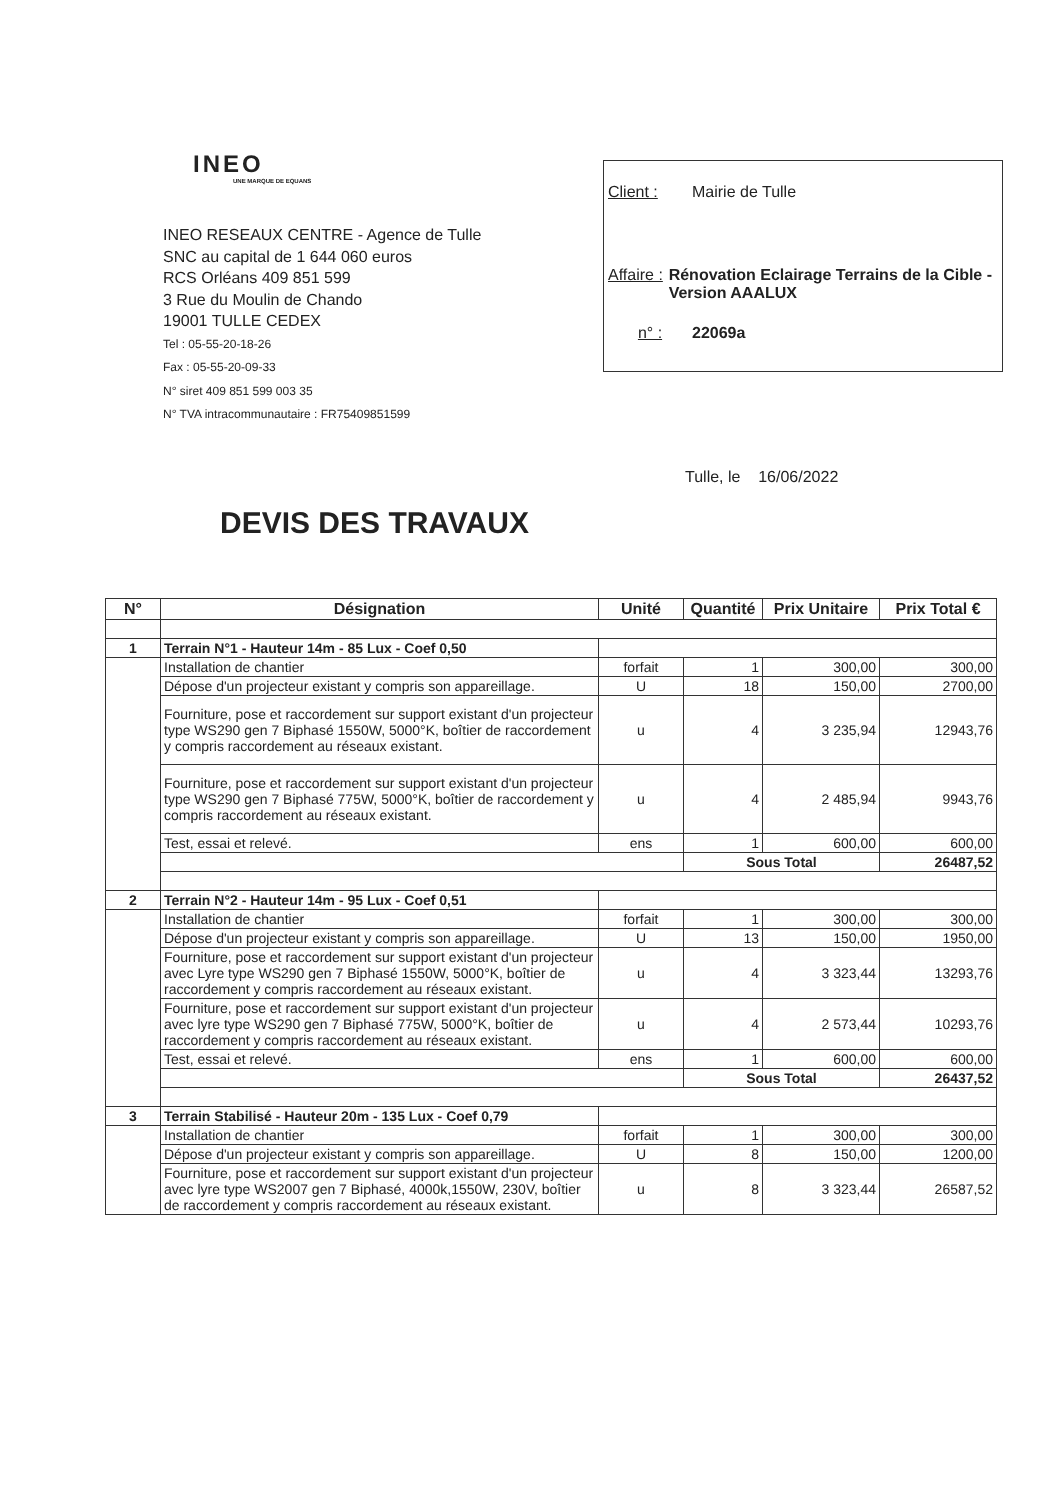INEO
UNE MARQUE DE EQUANS
INEO RESEAUX CENTRE - Agence de Tulle
SNC au capital de 1 644 060 euros
RCS Orléans 409 851 599
3 Rue du Moulin de Chando
19001 TULLE CEDEX
Tel : 05-55-20-18-26
Fax : 05-55-20-09-33
N° siret 409 851 599 003 35
N° TVA intracommunautaire : FR75409851599
Client : Mairie de Tulle
Affaire : Rénovation Eclairage Terrains de la Cible - Version AAALUX
n° : 22069a
Tulle, le 16/06/2022
DEVIS DES TRAVAUX
| N° | Désignation | Unité | Quantité | Prix Unitaire | Prix Total € |
| --- | --- | --- | --- | --- | --- |
| 1 | Terrain N°1 - Hauteur 14m - 85 Lux - Coef 0,50 | | | | |
| | Installation de chantier | forfait | 1 | 300,00 | 300,00 |
| | Dépose d'un projecteur existant y compris son appareillage. | U | 18 | 150,00 | 2700,00 |
| | Fourniture, pose et raccordement sur support existant d'un projecteur type WS290 gen 7 Biphasé 1550W, 5000°K, boîtier de raccordement y compris raccordement au réseaux existant. | u | 4 | 3 235,94 | 12943,76 |
| | Fourniture, pose et raccordement sur support existant d'un projecteur type WS290 gen 7 Biphasé 775W, 5000°K, boîtier de raccordement y compris raccordement au réseaux existant. | u | 4 | 2 485,94 | 9943,76 |
| | Test, essai et relevé. | ens | 1 | 600,00 | 600,00 |
| | | | Sous Total | | 26487,52 |
| 2 | Terrain N°2 - Hauteur 14m - 95 Lux - Coef 0,51 | | | | |
| | Installation de chantier | forfait | 1 | 300,00 | 300,00 |
| | Dépose d'un projecteur existant y compris son appareillage. | U | 13 | 150,00 | 1950,00 |
| | Fourniture, pose et raccordement sur support existant d'un projecteur avec Lyre type WS290 gen 7 Biphasé 1550W, 5000°K, boîtier de raccordement y compris raccordement au réseaux existant. | u | 4 | 3 323,44 | 13293,76 |
| | Fourniture, pose et raccordement sur support existant d'un projecteur avec lyre type WS290 gen 7 Biphasé 775W, 5000°K, boîtier de raccordement y compris raccordement au réseaux existant. | u | 4 | 2 573,44 | 10293,76 |
| | Test, essai et relevé. | ens | 1 | 600,00 | 600,00 |
| | | | Sous Total | | 26437,52 |
| 3 | Terrain Stabilisé - Hauteur 20m - 135 Lux - Coef 0,79 | | | | |
| | Installation de chantier | forfait | 1 | 300,00 | 300,00 |
| | Dépose d'un projecteur existant y compris son appareillage. | U | 8 | 150,00 | 1200,00 |
| | Fourniture, pose et raccordement sur support existant d'un projecteur avec lyre type WS2007 gen 7 Biphasé, 4000k,1550W, 230V, boîtier de raccordement y compris raccordement au réseaux existant. | u | 8 | 3 323,44 | 26587,52 |